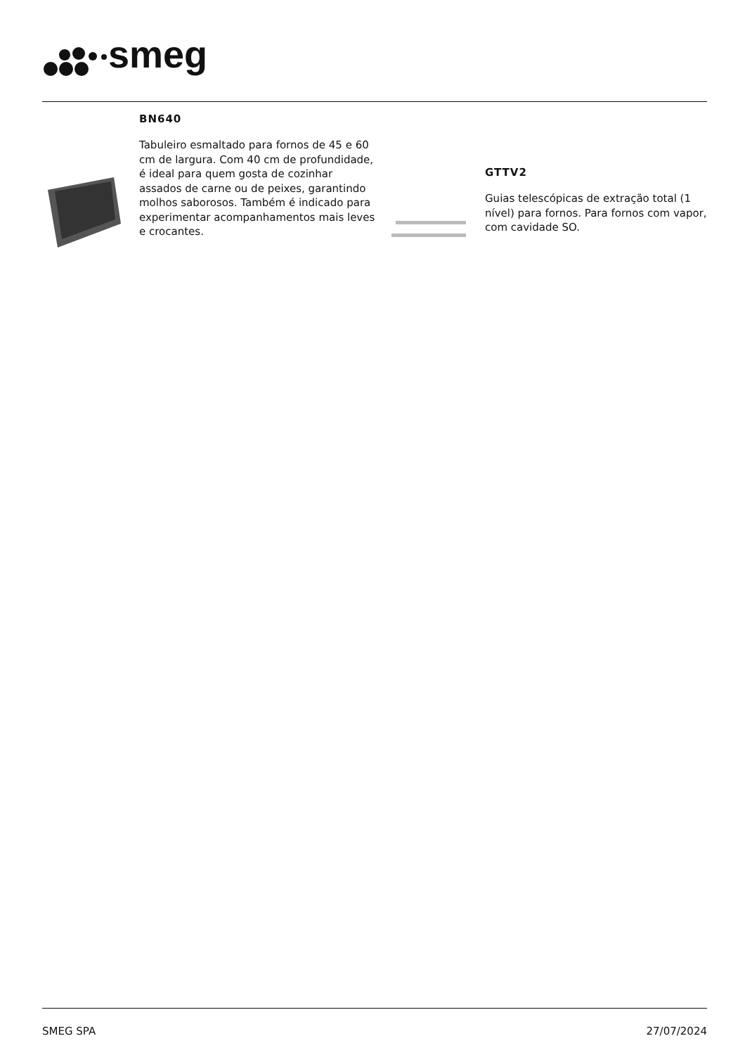smeg
BN640
Tabuleiro esmaltado para fornos de 45 e 60 cm de largura. Com 40 cm de profundidade, é ideal para quem gosta de cozinhar assados de carne ou de peixes, garantindo molhos saborosos. Também é indicado para experimentar acompanhamentos mais leves e crocantes.
GTTV2
Guias telescópicas de extração total (1 nível) para fornos. Para fornos com vapor, com cavidade SO.
SMEG SPA 27/07/2024